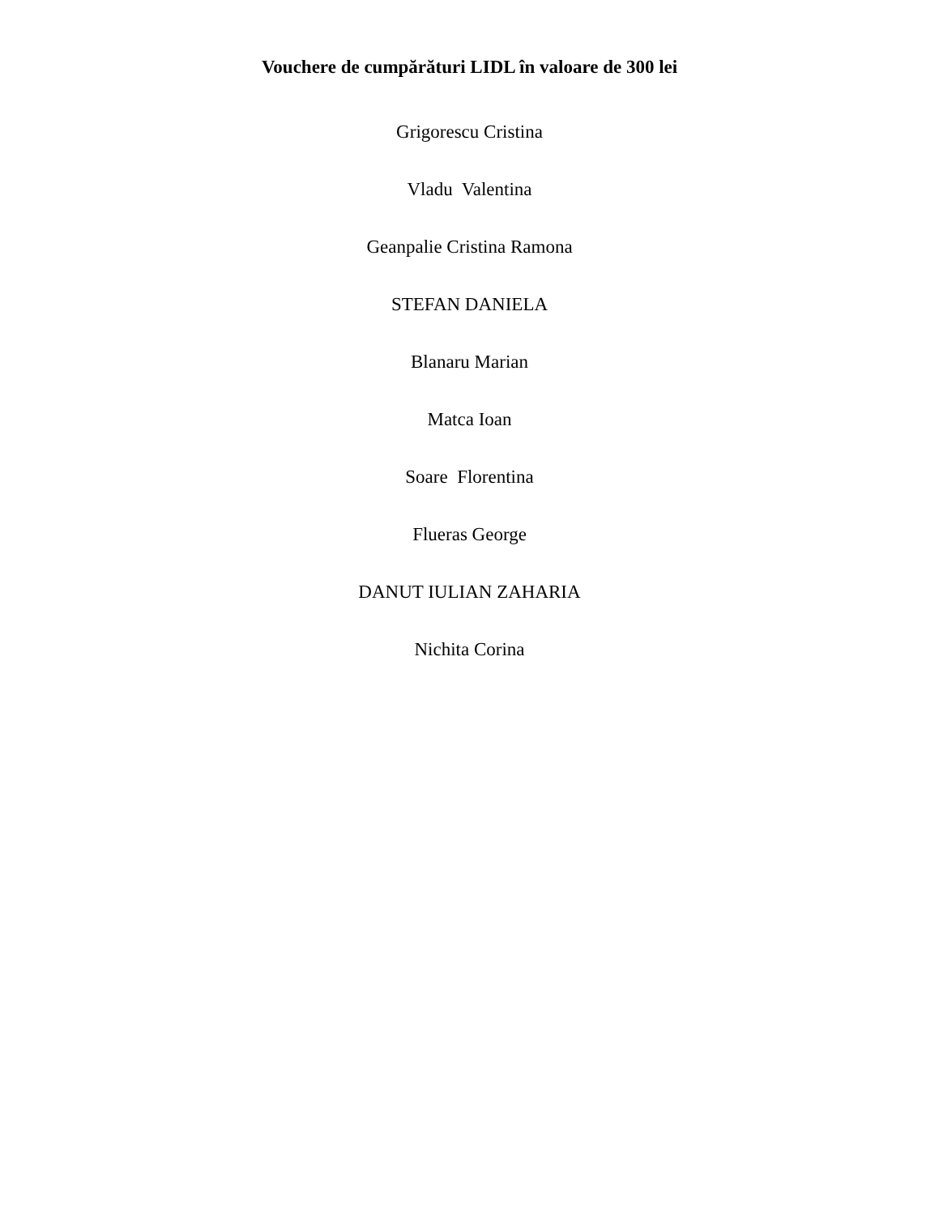Vouchere de cumpărături LIDL în valoare de 300 lei
Grigorescu Cristina
Vladu Valentina
Geanpalie Cristina Ramona
STEFAN DANIELA
Blanaru Marian
Matca Ioan
Soare Florentina
Flueras George
DANUT IULIAN ZAHARIA
Nichita Corina